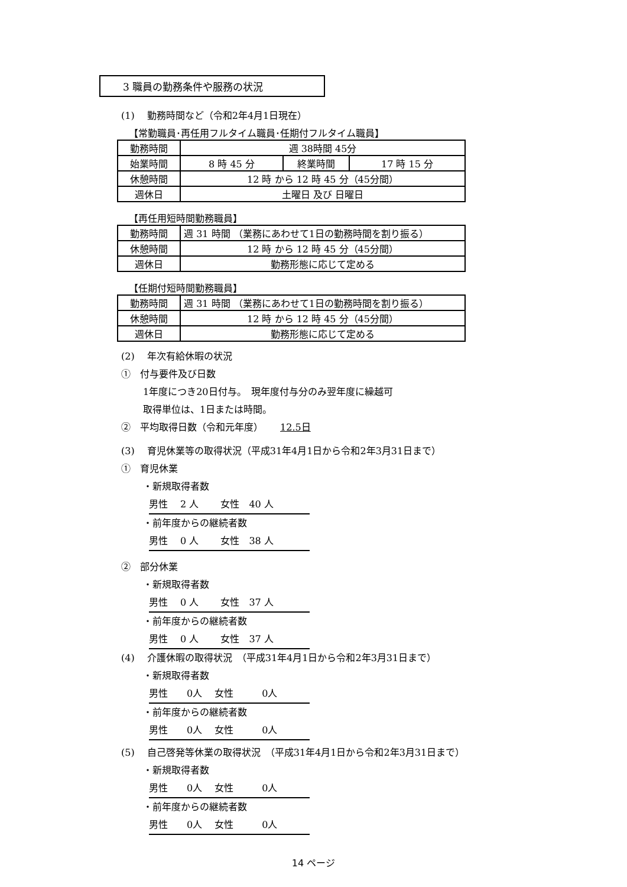3 職員の勤務条件や服務の状況
(1)　 勤務時間など（令和2年4月1日現在）
【常勤職員･再任用フルタイム職員･任期付フルタイム職員】
| 勤務時間 | 週 38時間 45分 | | |
| 始業時間 | 8 時 45 分 | 終業時間 | 17 時 15 分 |
| 休憩時間 | 12 時 から 12 時 45 分（45分間） | | |
| 週休日 | 土曜日 及び 日曜日 | | |
【再任用短時間勤務職員】
| 勤務時間 | 週 31 時間 （業務にあわせて1日の勤務時間を割り振る） |
| 休憩時間 | 12 時 から 12 時 45 分（45分間） |
| 週休日 | 勤務形態に応じて定める |
【任期付短時間勤務職員】
| 勤務時間 | 週 31 時間 （業務にあわせて1日の勤務時間を割り振る） |
| 休憩時間 | 12 時 から 12 時 45 分（45分間） |
| 週休日 | 勤務形態に応じて定める |
(2)　 年次有給休暇の状況
①　付与要件及び日数
1年度につき20日付与。　現年度付与分のみ翌年度に繰越可
取得単位は、1日または時間。
②　平均取得日数（令和元年度）　　 12.5日
(3)　 育児休業等の取得状況（平成31年4月1日から令和2年3月31日まで）
①　育児休業
・新規取得者数
男性　 2 人　　 女性　40 人
・前年度からの継続者数
男性　 0 人　　 女性　38 人
②　部分休業
・新規取得者数
男性　 0 人　　 女性　37 人
・前年度からの継続者数
男性　 0 人　　 女性　37 人
(4)　 介護休暇の取得状況　（平成31年4月1日から令和2年3月31日まで）
・新規取得者数
男性　　0人　 女性　　　0人
・前年度からの継続者数
男性　　0人　 女性　　　0人
(5)　 自己啓発等休業の取得状況　（平成31年4月1日から令和2年3月31日まで）
・新規取得者数
男性　　0人　 女性　　　0人
・前年度からの継続者数
男性　　0人　 女性　　　0人
14 ページ